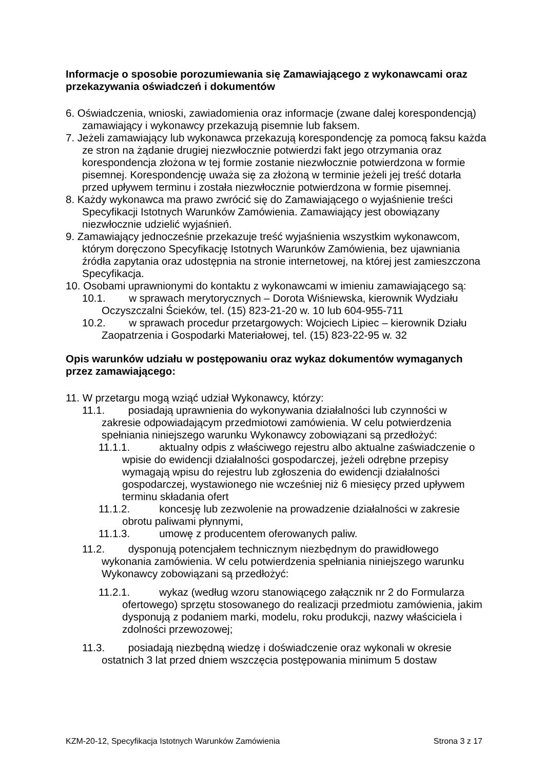Informacje o sposobie porozumiewania się Zamawiającego z wykonawcami oraz przekazywania oświadczeń i dokumentów
6. Oświadczenia, wnioski, zawiadomienia oraz informacje (zwane dalej korespondencją) zamawiający i wykonawcy przekazują pisemnie lub faksem.
7. Jeżeli zamawiający lub wykonawca przekazują korespondencję za pomocą faksu każda ze stron na żądanie drugiej niezwłocznie potwierdzi fakt jego otrzymania oraz korespondencja złożona w tej formie zostanie niezwłocznie potwierdzona w formie pisemnej. Korespondencję uważa się za złożoną w terminie jeżeli jej treść dotarła przed upływem terminu i została niezwłocznie potwierdzona w formie pisemnej.
8. Każdy wykonawca ma prawo zwrócić się do Zamawiającego o wyjaśnienie treści Specyfikacji Istotnych Warunków Zamówienia. Zamawiający jest obowiązany niezwłocznie udzielić wyjaśnień.
9. Zamawiający jednocześnie przekazuje treść wyjaśnienia wszystkim wykonawcom, którym doręczono Specyfikację Istotnych Warunków Zamówienia, bez ujawniania źródła zapytania oraz udostępnia na stronie internetowej, na której jest zamieszczona Specyfikacja.
10. Osobami uprawnionymi do kontaktu z wykonawcami w imieniu zamawiającego są:
10.1. w sprawach merytorycznych – Dorota Wiśniewska, kierownik Wydziału Oczyszczalni Ścieków, tel. (15) 823-21-20 w. 10 lub 604-955-711
10.2. w sprawach procedur przetargowych: Wojciech Lipiec – kierownik Działu Zaopatrzenia i Gospodarki Materiałowej, tel. (15) 823-22-95 w. 32
Opis warunków udziału w postępowaniu oraz wykaz dokumentów wymaganych przez zamawiającego:
11. W przetargu mogą wziąć udział Wykonawcy, którzy:
11.1. posiadają uprawnienia do wykonywania działalności lub czynności w zakresie odpowiadającym przedmiotowi zamówienia. W celu potwierdzenia spełniania niniejszego warunku Wykonawcy zobowiązani są przedłożyć:
11.1.1. aktualny odpis z właściwego rejestru albo aktualne zaświadczenie o wpisie do ewidencji działalności gospodarczej, jeżeli odrębne przepisy wymagają wpisu do rejestru lub zgłoszenia do ewidencji działalności gospodarczej, wystawionego nie wcześniej niż 6 miesięcy przed upływem terminu składania ofert
11.1.2. koncesję lub zezwolenie na prowadzenie działalności w zakresie obrotu paliwami płynnymi,
11.1.3. umowę z producentem oferowanych paliw.
11.2. dysponują potencjałem technicznym niezbędnym do prawidłowego wykonania zamówienia. W celu potwierdzenia spełniania niniejszego warunku Wykonawcy zobowiązani są przedłożyć:
11.2.1. wykaz (według wzoru stanowiącego załącznik nr 2 do Formularza ofertowego) sprzętu stosowanego do realizacji przedmiotu zamówienia, jakim dysponują z podaniem marki, modelu, roku produkcji, nazwy właściciela i zdolności przewozowej;
11.3. posiadają niezbędną wiedzę i doświadczenie oraz wykonali w okresie ostatnich 3 lat przed dniem wszczęcia postępowania minimum 5 dostaw
KZM-20-12, Specyfikacja Istotnych Warunków Zamówienia Strona 3 z 17